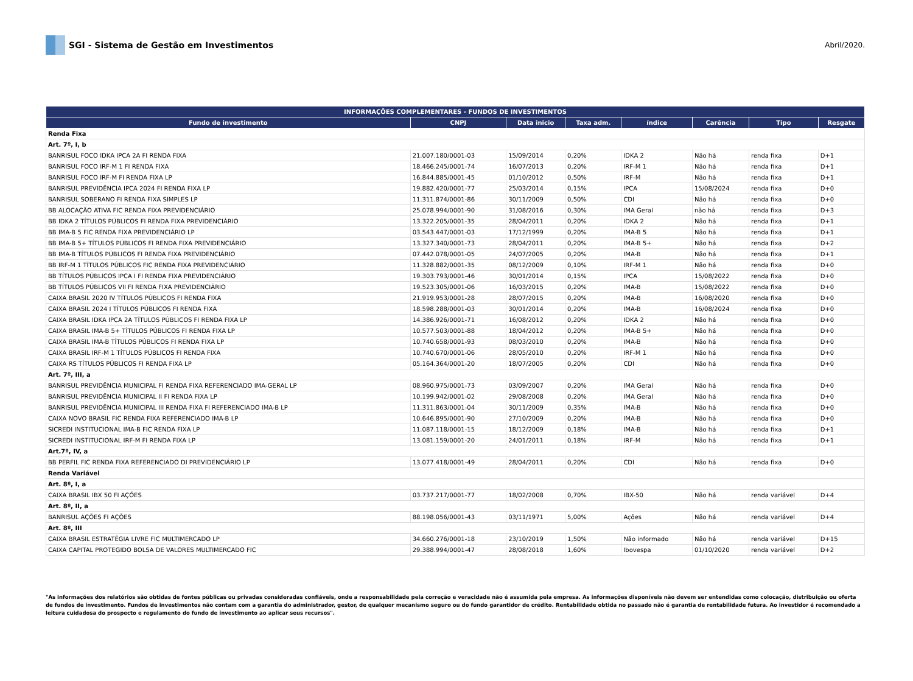SGI - Sistema de Gestão em Investimentos
Abril/2020.
| INFORMAÇÕES COMPLEMENTARES - FUNDOS DE INVESTIMENTOS | | | | | | | |
| --- | --- | --- | --- | --- | --- | --- | --- |
| Fundo de investimento | CNPJ | Data inicio | Taxa adm. | índice | Carência | Tipo | Resgate |
| Renda Fixa | | | | | | | |
| Art. 7º, I, b | | | | | | | |
| BANRISUL FOCO IDKA IPCA 2A FI RENDA FIXA | 21.007.180/0001-03 | 15/09/2014 | 0,20% | IDKA 2 | Não há | renda fixa | D+1 |
| BANRISUL FOCO IRF-M 1 FI RENDA FIXA | 18.466.245/0001-74 | 16/07/2013 | 0,20% | IRF-M 1 | Não há | renda fixa | D+1 |
| BANRISUL FOCO IRF-M FI RENDA FIXA LP | 16.844.885/0001-45 | 01/10/2012 | 0,50% | IRF-M | Não há | renda fixa | D+1 |
| BANRISUL PREVIDÊNCIA IPCA 2024 FI RENDA FIXA LP | 19.882.420/0001-77 | 25/03/2014 | 0,15% | IPCA | 15/08/2024 | renda fixa | D+0 |
| BANRISUL SOBERANO FI RENDA FIXA SIMPLES LP | 11.311.874/0001-86 | 30/11/2009 | 0,50% | CDI | Não há | renda fixa | D+0 |
| BB ALOCAÇÃO ATIVA FIC RENDA FIXA PREVIDENCIÁRIO | 25.078.994/0001-90 | 31/08/2016 | 0,30% | IMA Geral | não há | renda fixa | D+3 |
| BB IDKA 2 TÍTULOS PÚBLICOS FI RENDA FIXA PREVIDENCIÁRIO | 13.322.205/0001-35 | 28/04/2011 | 0,20% | IDKA 2 | Não há | renda fixa | D+1 |
| BB IMA-B 5 FIC RENDA FIXA PREVIDENCIÁRIO LP | 03.543.447/0001-03 | 17/12/1999 | 0,20% | IMA-B 5 | Não há | renda fixa | D+1 |
| BB IMA-B 5+ TÍTULOS PÚBLICOS FI RENDA FIXA PREVIDENCIÁRIO | 13.327.340/0001-73 | 28/04/2011 | 0,20% | IMA-B 5+ | Não há | renda fixa | D+2 |
| BB IMA-B TÍTULOS PÚBLICOS FI RENDA FIXA PREVIDENCIÁRIO | 07.442.078/0001-05 | 24/07/2005 | 0,20% | IMA-B | Não há | renda fixa | D+1 |
| BB IRF-M 1 TÍTULOS PÚBLICOS FIC RENDA FIXA PREVIDENCIÁRIO | 11.328.882/0001-35 | 08/12/2009 | 0,10% | IRF-M 1 | Não há | renda fixa | D+0 |
| BB TÍTULOS PÚBLICOS IPCA I FI RENDA FIXA PREVIDENCIÁRIO | 19.303.793/0001-46 | 30/01/2014 | 0,15% | IPCA | 15/08/2022 | renda fixa | D+0 |
| BB TÍTULOS PÚBLICOS VII FI RENDA FIXA PREVIDENCIÁRIO | 19.523.305/0001-06 | 16/03/2015 | 0,20% | IMA-B | 15/08/2022 | renda fixa | D+0 |
| CAIXA BRASIL 2020 IV TÍTULOS PÚBLICOS FI RENDA FIXA | 21.919.953/0001-28 | 28/07/2015 | 0,20% | IMA-B | 16/08/2020 | renda fixa | D+0 |
| CAIXA BRASIL 2024 I TÍTULOS PÚBLICOS FI RENDA FIXA | 18.598.288/0001-03 | 30/01/2014 | 0,20% | IMA-B | 16/08/2024 | renda fixa | D+0 |
| CAIXA BRASIL IDKA IPCA 2A TÍTULOS PÚBLICOS FI RENDA FIXA LP | 14.386.926/0001-71 | 16/08/2012 | 0,20% | IDKA 2 | Não há | renda fixa | D+0 |
| CAIXA BRASIL IMA-B 5+ TÍTULOS PÚBLICOS FI RENDA FIXA LP | 10.577.503/0001-88 | 18/04/2012 | 0,20% | IMA-B 5+ | Não há | renda fixa | D+0 |
| CAIXA BRASIL IMA-B TÍTULOS PÚBLICOS FI RENDA FIXA LP | 10.740.658/0001-93 | 08/03/2010 | 0,20% | IMA-B | Não há | renda fixa | D+0 |
| CAIXA BRASIL IRF-M 1 TÍTULOS PÚBLICOS FI RENDA FIXA | 10.740.670/0001-06 | 28/05/2010 | 0,20% | IRF-M 1 | Não há | renda fixa | D+0 |
| CAIXA RS TÍTULOS PÚBLICOS FI RENDA FIXA LP | 05.164.364/0001-20 | 18/07/2005 | 0,20% | CDI | Não há | renda fixa | D+0 |
| Art. 7º, III, a | | | | | | | |
| BANRISUL PREVIDÊNCIA MUNICIPAL FI RENDA FIXA REFERENCIADO IMA-GERAL LP | 08.960.975/0001-73 | 03/09/2007 | 0,20% | IMA Geral | Não há | renda fixa | D+0 |
| BANRISUL PREVIDÊNCIA MUNICIPAL II FI RENDA FIXA LP | 10.199.942/0001-02 | 29/08/2008 | 0,20% | IMA Geral | Não há | renda fixa | D+0 |
| BANRISUL PREVIDÊNCIA MUNICIPAL III RENDA FIXA FI REFERENCIADO IMA-B LP | 11.311.863/0001-04 | 30/11/2009 | 0,35% | IMA-B | Não há | renda fixa | D+0 |
| CAIXA NOVO BRASIL FIC RENDA FIXA REFERENCIADO IMA-B LP | 10.646.895/0001-90 | 27/10/2009 | 0,20% | IMA-B | Não há | renda fixa | D+0 |
| SICREDI INSTITUCIONAL IMA-B FIC RENDA FIXA LP | 11.087.118/0001-15 | 18/12/2009 | 0,18% | IMA-B | Não há | renda fixa | D+1 |
| SICREDI INSTITUCIONAL IRF-M FI RENDA FIXA LP | 13.081.159/0001-20 | 24/01/2011 | 0,18% | IRF-M | Não há | renda fixa | D+1 |
| Art.7º, IV, a | | | | | | | |
| BB PERFIL FIC RENDA FIXA REFERENCIADO DI PREVIDENCIÁRIO LP | 13.077.418/0001-49 | 28/04/2011 | 0,20% | CDI | Não há | renda fixa | D+0 |
| Renda Variável | | | | | | | |
| Art. 8º, I, a | | | | | | | |
| CAIXA BRASIL IBX 50 FI AÇÕES | 03.737.217/0001-77 | 18/02/2008 | 0,70% | IBX-50 | Não há | renda variável | D+4 |
| Art. 8º, II, a | | | | | | | |
| BANRISUL AÇÕES FI AÇÕES | 88.198.056/0001-43 | 03/11/1971 | 5,00% | Ações | Não há | renda variável | D+4 |
| Art. 8º, III | | | | | | | |
| CAIXA BRASIL ESTRATÉGIA LIVRE FIC MULTIMERCADO LP | 34.660.276/0001-18 | 23/10/2019 | 1,50% | Não informado | Não há | renda variável | D+15 |
| CAIXA CAPITAL PROTEGIDO BOLSA DE VALORES MULTIMERCADO FIC | 29.388.994/0001-47 | 28/08/2018 | 1,60% | Ibovespa | 01/10/2020 | renda variável | D+2 |
"As informações dos relatórios são obtidas de fontes públicas ou privadas consideradas confiáveis, onde a responsabilidade pela correção e veracidade não é assumida pela empresa. As informações disponíveis não devem ser entendidas como colocação, distribuição ou oferta de fundos de investimento. Fundos de investimentos não contam com a garantia do administrador, gestor, de qualquer mecanismo seguro ou do fundo garantidor de crédito. Rentabilidade obtida no passado não é garantia de rentabilidade futura. Ao investidor é recomendado a leitura cuidadosa do prospecto e regulamento do fundo de investimento ao aplicar seus recursos".